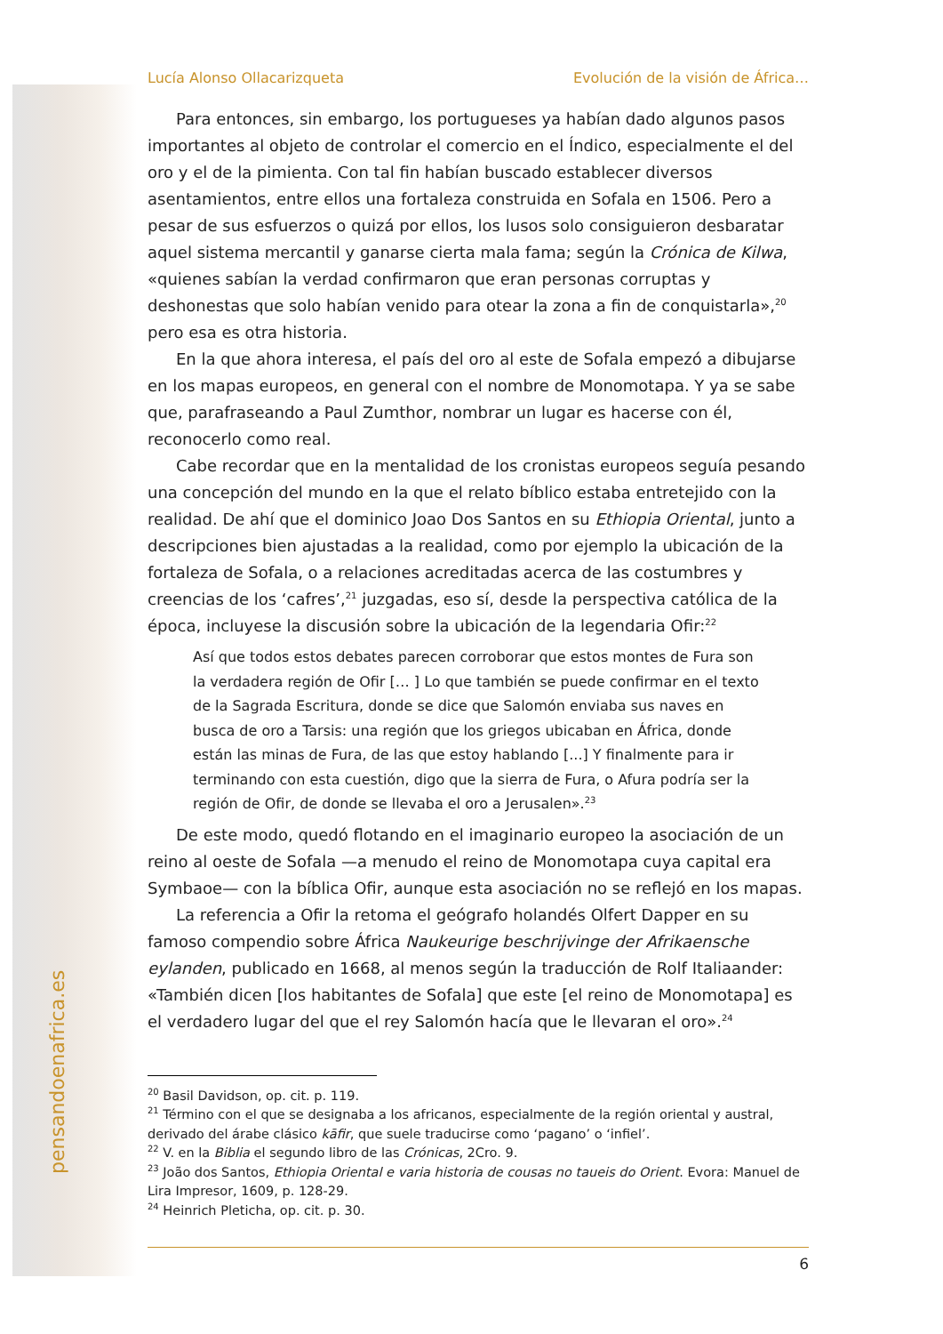pensandoenafrica.es
Lucía Alonso Ollacarizqueta Evolución de la visión de África…
Para entonces, sin embargo, los portugueses ya habían dado algunos pasos importantes al objeto de controlar el comercio en el Índico, especialmente el del oro y el de la pimienta. Con tal fin habían buscado establecer diversos asentamientos, entre ellos una fortaleza construida en Sofala en 1506. Pero a pesar de sus esfuerzos o quizá por ellos, los lusos solo consiguieron desbaratar aquel sistema mercantil y ganarse cierta mala fama; según la Crónica de Kilwa, «quienes sabían la verdad confirmaron que eran personas corruptas y deshonestas que solo habían venido para otear la zona a fin de conquistarla»,<sup>20</sup> pero esa es otra historia.
En la que ahora interesa, el país del oro al este de Sofala empezó a dibujarse en los mapas europeos, en general con el nombre de Monomotapa. Y ya se sabe que, parafraseando a Paul Zumthor, nombrar un lugar es hacerse con él, reconocerlo como real.
Cabe recordar que en la mentalidad de los cronistas europeos seguía pesando una concepción del mundo en la que el relato bíblico estaba entretejido con la realidad. De ahí que el dominico Joao Dos Santos en su Ethiopia Oriental, junto a descripciones bien ajustadas a la realidad, como por ejemplo la ubicación de la fortaleza de Sofala, o a relaciones acreditadas acerca de las costumbres y creencias de los ‘cafres’,<sup>21</sup> juzgadas, eso sí, desde la perspectiva católica de la época, incluyese la discusión sobre la ubicación de la legendaria Ofir:<sup>22</sup>
Así que todos estos debates parecen corroborar que estos montes de Fura son la verdadera región de Ofir [… ] Lo que también se puede confirmar en el texto de la Sagrada Escritura, donde se dice que Salomón enviaba sus naves en busca de oro a Tarsis: una región que los griegos ubicaban en África, donde están las minas de Fura, de las que estoy hablando [...] Y finalmente para ir terminando con esta cuestión, digo que la sierra de Fura, o Afura podría ser la región de Ofir, de donde se llevaba el oro a Jerusalen».<sup>23</sup>
De este modo, quedó flotando en el imaginario europeo la asociación de un reino al oeste de Sofala —a menudo el reino de Monomotapa cuya capital era Symbaoe— con la bíblica Ofir, aunque esta asociación no se reflejó en los mapas.
La referencia a Ofir la retoma el geógrafo holandés Olfert Dapper en su famoso compendio sobre África Naukeurige beschrijvinge der Afrikaensche eylanden, publicado en 1668, al menos según la traducción de Rolf Italiaander: «También dicen [los habitantes de Sofala] que este [el reino de Monomotapa] es el verdadero lugar del que el rey Salomón hacía que le llevaran el oro».<sup>24</sup>
<sup>20</sup> Basil Davidson, op. cit. p. 119.
<sup>21</sup> Término con el que se designaba a los africanos, especialmente de la región oriental y austral, derivado del árabe clásico kāfir, que suele traducirse como ‘pagano’ o ‘infiel’.
<sup>22</sup> V. en la Biblia el segundo libro de las Crónicas, 2Cro. 9.
<sup>23</sup> João dos Santos, Ethiopia Oriental e varia historia de cousas no taueis do Orient. Evora: Manuel de Lira Impresor, 1609, p. 128-29.
<sup>24</sup> Heinrich Pleticha, op. cit. p. 30.
6